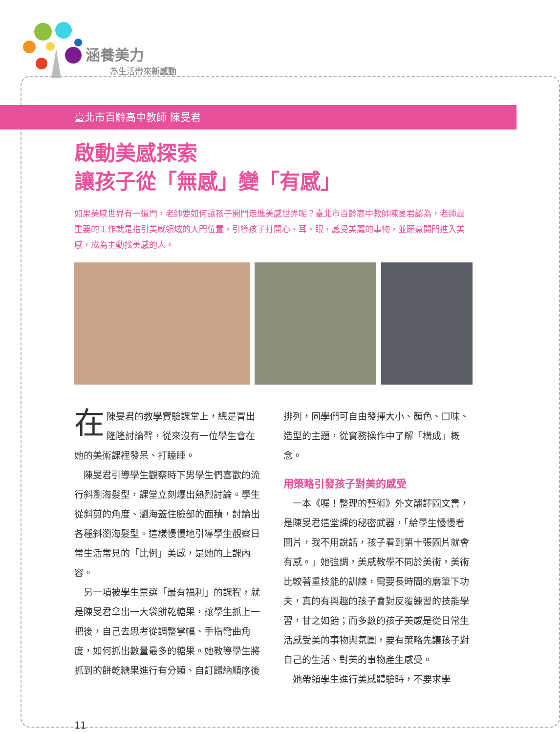涵養美力
為生活帶來新感動
臺北市百齡高中教師 陳旻君
啟動美感探索
讓孩子從「無感」變「有感」
如果美感世界有一道門，老師要如何讓孩子開門走進美感世界呢？臺北市百齡高中教師陳旻君認為，老師最重要的工作就是指引美感領域的大門位置，引導孩子打開心、耳、眼，感受美麗的事物，並願意開門進入美感，成為主動找美感的人。
在陳旻君的教學實驗課堂上，總是冒出隆隆討論聲，從來沒有一位學生會在她的美術課裡發呆、打瞌睡。
陳旻君引導學生觀察時下男學生們喜歡的流行斜瀏海髮型，課堂立刻爆出熱烈討論。學生從斜剪的角度、瀏海蓋住臉部的面積，討論出各種斜瀏海髮型。這樣慢慢地引導學生觀察日常生活常見的「比例」美感，是她的上課內容。
另一項被學生票選「最有福利」的課程，就是陳旻君拿出一大袋餅乾糖果，讓學生抓上一把後，自己去思考從調整掌幅、手指彎曲角度，如何抓出數量最多的糖果。她教導學生將抓到的餅乾糖果進行有分類、自訂歸納順序後排列，同學們可自由發揮大小、顏色、口味、造型的主題，從實務操作中了解「構成」概念。
用策略引發孩子對美的感受
一本《喔！整理的藝術》外文翻譯圖文書，是陳旻君這堂課的秘密武器，「給學生慢慢看圖片，我不用說話，孩子看到第十張圖片就會有感。」她強調，美感教學不同於美術，美術比較著重技能的訓練，需要長時間的磨筆下功夫，真的有興趣的孩子會對反覆練習的技能學習，甘之如飴；而多數的孩子美感是從日常生活感受美的事物與氛圍，要有策略先讓孩子對自己的生活、對美的事物產生感受。
她帶領學生進行美感體驗時，不要求學
11